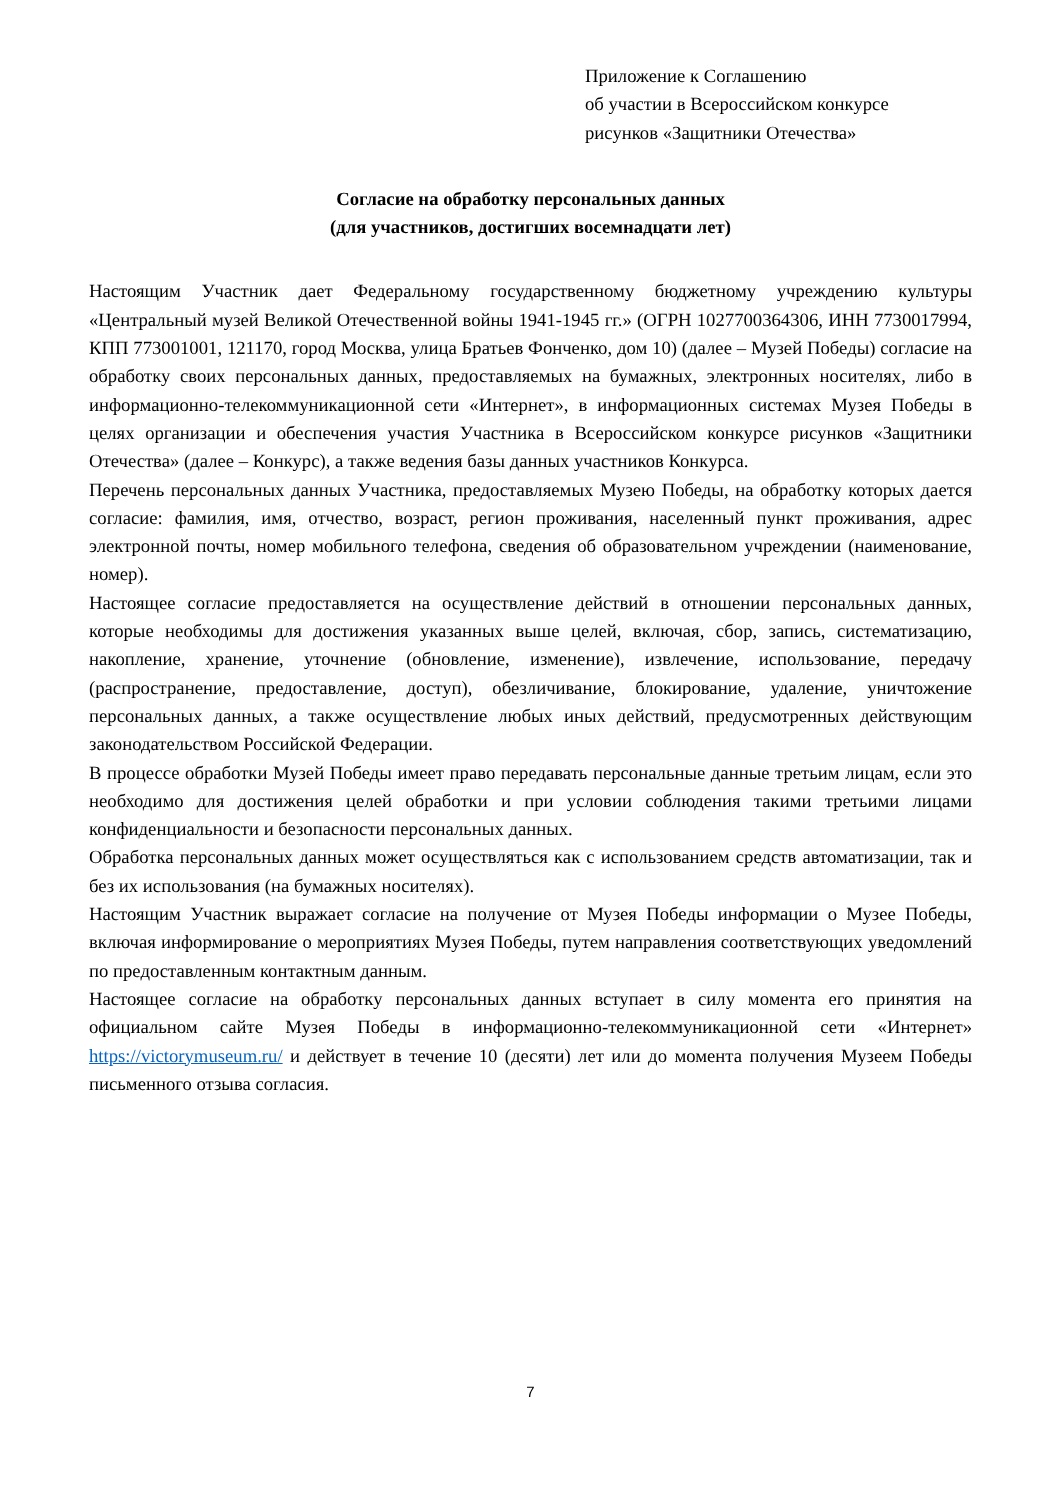Приложение к Соглашению
об участии в Всероссийском конкурсе
рисунков «Защитники Отечества»
Согласие на обработку персональных данных
(для участников, достигших восемнадцати лет)
Настоящим Участник дает Федеральному государственному бюджетному учреждению культуры «Центральный музей Великой Отечественной войны 1941-1945 гг.» (ОГРН 1027700364306, ИНН 7730017994, КПП 773001001, 121170, город Москва, улица Братьев Фонченко, дом 10) (далее – Музей Победы) согласие на обработку своих персональных данных, предоставляемых на бумажных, электронных носителях, либо в информационно-телекоммуникационной сети «Интернет», в информационных системах Музея Победы в целях организации и обеспечения участия Участника в Всероссийском конкурсе рисунков «Защитники Отечества» (далее – Конкурс), а также ведения базы данных участников Конкурса.
Перечень персональных данных Участника, предоставляемых Музею Победы, на обработку которых дается согласие: фамилия, имя, отчество, возраст, регион проживания, населенный пункт проживания, адрес электронной почты, номер мобильного телефона, сведения об образовательном учреждении (наименование, номер).
Настоящее согласие предоставляется на осуществление действий в отношении персональных данных, которые необходимы для достижения указанных выше целей, включая, сбор, запись, систематизацию, накопление, хранение, уточнение (обновление, изменение), извлечение, использование, передачу (распространение, предоставление, доступ), обезличивание, блокирование, удаление, уничтожение персональных данных, а также осуществление любых иных действий, предусмотренных действующим законодательством Российской Федерации.
В процессе обработки Музей Победы имеет право передавать персональные данные третьим лицам, если это необходимо для достижения целей обработки и при условии соблюдения такими третьими лицами конфиденциальности и безопасности персональных данных.
Обработка персональных данных может осуществляться как с использованием средств автоматизации, так и без их использования (на бумажных носителях).
Настоящим Участник выражает согласие на получение от Музея Победы информации о Музее Победы, включая информирование о мероприятиях Музея Победы, путем направления соответствующих уведомлений по предоставленным контактным данным.
Настоящее согласие на обработку персональных данных вступает в силу момента его принятия на официальном сайте Музея Победы в информационно-телекоммуникационной сети «Интернет» https://victorymuseum.ru/ и действует в течение 10 (десяти) лет или до момента получения Музеем Победы письменного отзыва согласия.
7